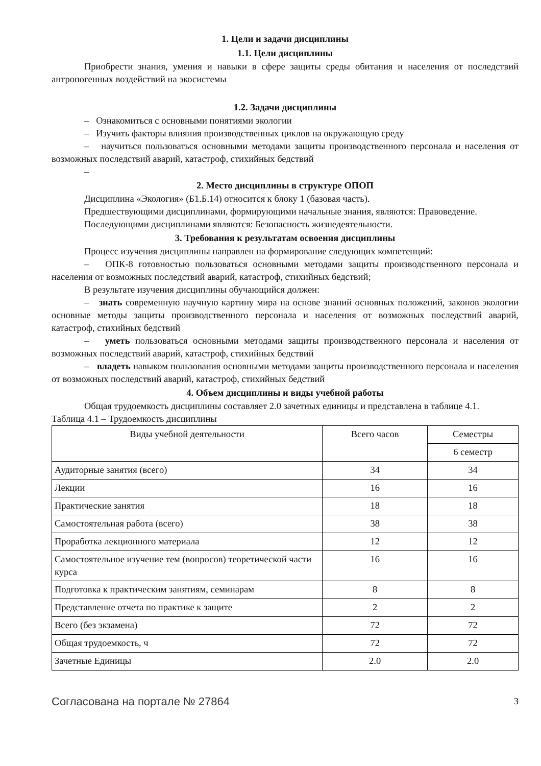1. Цели и задачи дисциплины
1.1. Цели дисциплины
Приобрести знания, умения и навыки в сфере защиты среды обитания и населения от последствий антропогенных воздействий на экосистемы
1.2. Задачи дисциплины
– Ознакомиться с основными понятиями экологии
– Изучить факторы влияния производственных циклов на окружающую среду
– научиться пользоваться основными методами защиты производственного персонала и населения от возможных последствий аварий, катастроф, стихийных бедствий
–
2. Место дисциплины в структуре ОПОП
Дисциплина «Экология» (Б1.Б.14) относится к блоку 1 (базовая часть).
Предшествующими дисциплинами, формирующими начальные знания, являются: Правоведение.
Последующими дисциплинами являются: Безопасность жизнедеятельности.
3. Требования к результатам освоения дисциплины
Процесс изучения дисциплины направлен на формирование следующих компетенций:
– ОПК-8 готовностью пользоваться основными методами защиты производственного персонала и населения от возможных последствий аварий, катастроф, стихийных бедствий;
В результате изучения дисциплины обучающийся должен:
– знать современную научную картину мира на основе знаний основных положений, законов экологии основные методы защиты производственного персонала и населения от возможных последствий аварий, катастроф, стихийных бедствий
– уметь пользоваться основными методами защиты производственного персонала и населения от возможных последствий аварий, катастроф, стихийных бедствий
– владеть навыком пользования основными методами защиты производственного персонала и населения от возможных последствий аварий, катастроф, стихийных бедствий
4. Объем дисциплины и виды учебной работы
Общая трудоемкость дисциплины составляет 2.0 зачетных единицы и представлена в таблице 4.1.
Таблица 4.1 – Трудоемкость дисциплины
| Виды учебной деятельности | Всего часов | Семестры |
| --- | --- | --- |
| | | 6 семестр |
| Аудиторные занятия (всего) | 34 | 34 |
| Лекции | 16 | 16 |
| Практические занятия | 18 | 18 |
| Самостоятельная работа (всего) | 38 | 38 |
| Проработка лекционного материала | 12 | 12 |
| Самостоятельное изучение тем (вопросов) теоретической части курса | 16 | 16 |
| Подготовка к практическим занятиям, семинарам | 8 | 8 |
| Представление отчета по практике к защите | 2 | 2 |
| Всего (без экзамена) | 72 | 72 |
| Общая трудоемкость, ч | 72 | 72 |
| Зачетные Единицы | 2.0 | 2.0 |
Согласована на портале № 27864 3